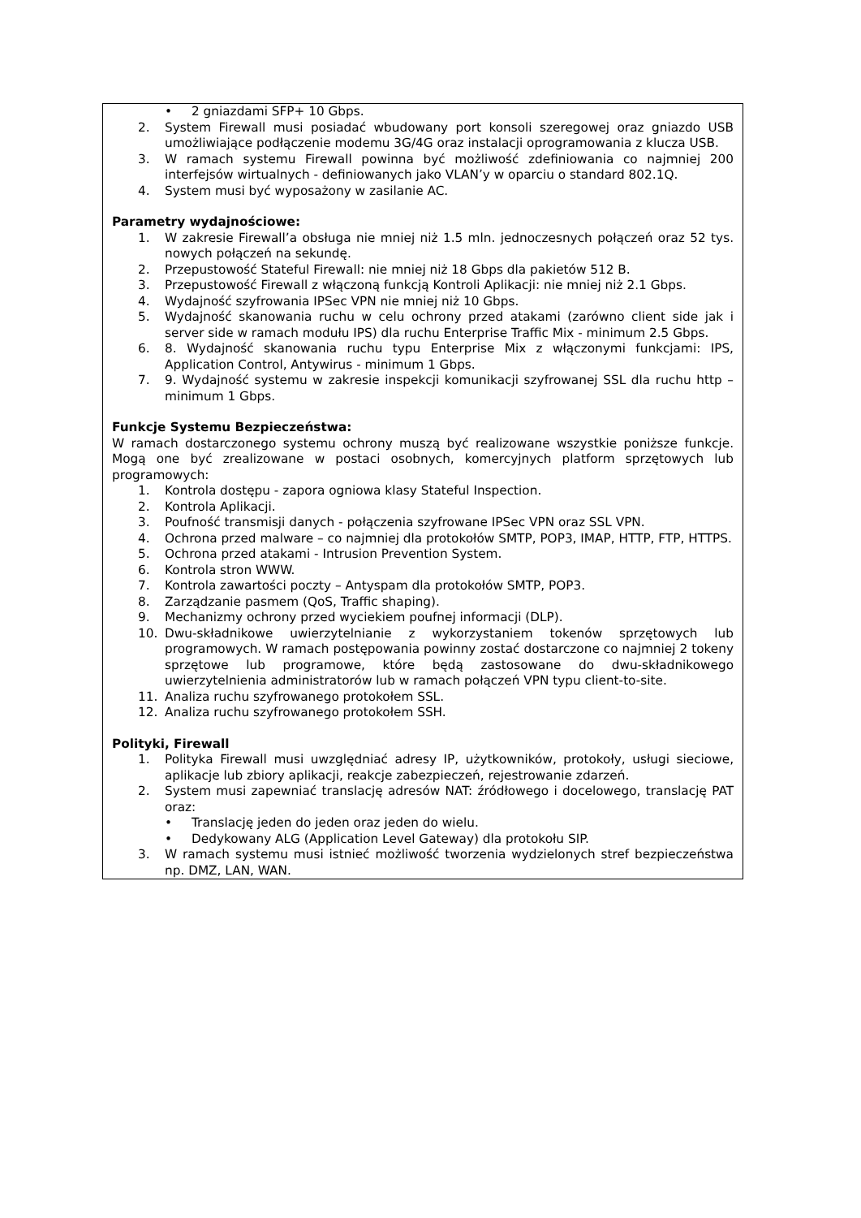| • 2 gniazdami SFP+ 10 Gbps. 2. System Firewall musi posiadać wbudowany port konsoli szeregowej oraz gniazdo USB umożliwiające podłączenie modemu 3G/4G oraz instalacji oprogramowania z klucza USB. 3. W ramach systemu Firewall powinna być możliwość zdefiniowania co najmniej 200 interfejsów wirtualnych - definiowanych jako VLAN’y w oparciu o standard 802.1Q. 4. System musi być wyposażony w zasilanie AC. Parametry wydajnościowe: 1. W zakresie Firewall’a obsługa nie mniej niż 1.5 mln. jednoczesnych połączeń oraz 52 tys. nowych połączeń na sekundę. 2. Przepustowość Stateful Firewall: nie mniej niż 18 Gbps dla pakietów 512 B. 3. Przepustowość Firewall z włączoną funkcją Kontroli Aplikacji: nie mniej niż 2.1 Gbps. 4. Wydajność szyfrowania IPSec VPN nie mniej niż 10 Gbps. 5. Wydajność skanowania ruchu w celu ochrony przed atakami (zarówno client side jak i server side w ramach modułu IPS) dla ruchu Enterprise Traffic Mix - minimum 2.5 Gbps. 6. 8. Wydajność skanowania ruchu typu Enterprise Mix z włączonymi funkcjami: IPS, Application Control, Antywirus - minimum 1 Gbps. 7. 9. Wydajność systemu w zakresie inspekcji komunikacji szyfrowanej SSL dla ruchu http – minimum 1 Gbps. Funkcje Systemu Bezpieczeństwa: W ramach dostarczonego systemu ochrony muszą być realizowane wszystkie poniższe funkcje. Mogą one być zrealizowane w postaci osobnych, komercyjnych platform sprzętowych lub programowych: 1. Kontrola dostępu - zapora ogniowa klasy Stateful Inspection. 2. Kontrola Aplikacji. 3. Poufność transmisji danych - połączenia szyfrowane IPSec VPN oraz SSL VPN. 4. Ochrona przed malware – co najmniej dla protokołów SMTP, POP3, IMAP, HTTP, FTP, HTTPS. 5. Ochrona przed atakami - Intrusion Prevention System. 6. Kontrola stron WWW. 7. Kontrola zawartości poczty – Antyspam dla protokołów SMTP, POP3. 8. Zarządzanie pasmem (QoS, Traffic shaping). 9. Mechanizmy ochrony przed wyciekiem poufnej informacji (DLP). 10. Dwu-składnikowe uwierzytelnianie z wykorzystaniem tokenów sprzętowych lub programowych. W ramach postępowania powinny zostać dostarczone co najmniej 2 tokeny sprzętowe lub programowe, które będą zastosowane do dwu-składnikowego uwierzytelnienia administratorów lub w ramach połączeń VPN typu client-to-site. 11. Analiza ruchu szyfrowanego protokołem SSL. 12. Analiza ruchu szyfrowanego protokołem SSH. Polityki, Firewall 1. Polityka Firewall musi uwzględniać adresy IP, użytkowników, protokoły, usługi sieciowe, aplikacje lub zbiory aplikacji, reakcje zabezpieczeń, rejestrowanie zdarzeń. 2. System musi zapewniać translację adresów NAT: źródłowego i docelowego, translację PAT oraz: • Translację jeden do jeden oraz jeden do wielu. • Dedykowany ALG (Application Level Gateway) dla protokołu SIP. 3. W ramach systemu musi istnieć możliwość tworzenia wydzielonych stref bezpieczeństwa np. DMZ, LAN, WAN. |